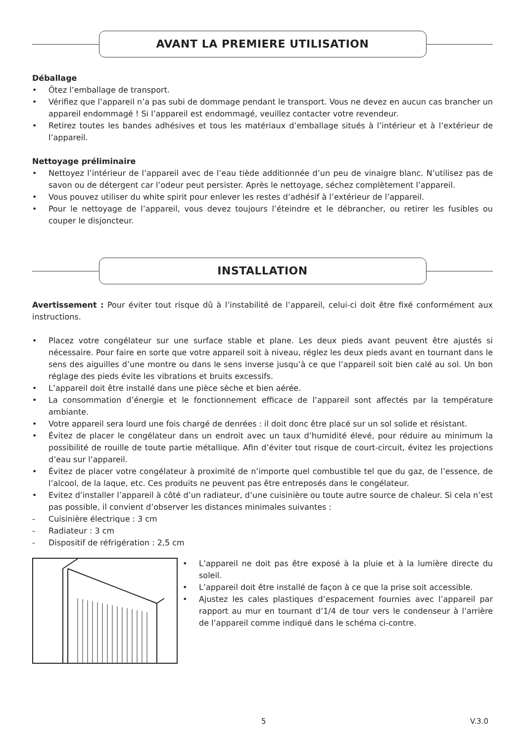AVANT LA PREMIERE UTILISATION
Déballage
• Ôtez l’emballage de transport.
• Vérifiez que l’appareil n’a pas subi de dommage pendant le transport. Vous ne devez en aucun cas brancher un appareil endommagé ! Si l’appareil est endommagé, veuillez contacter votre revendeur.
• Retirez toutes les bandes adhésives et tous les matériaux d’emballage situés à l’intérieur et à l’extérieur de l’appareil.
Nettoyage préliminaire
• Nettoyez l’intérieur de l’appareil avec de l’eau tiède additionnée d’un peu de vinaigre blanc. N’utilisez pas de savon ou de détergent car l’odeur peut persister. Après le nettoyage, séchez complètement l’appareil.
• Vous pouvez utiliser du white spirit pour enlever les restes d’adhésif à l’extérieur de l’appareil.
• Pour le nettoyage de l’appareil, vous devez toujours l’éteindre et le débrancher, ou retirer les fusibles ou couper le disjoncteur.
INSTALLATION
Avertissement : Pour éviter tout risque dû à l’instabilité de l’appareil, celui-ci doit être fixé conformément aux instructions.
• Placez votre congélateur sur une surface stable et plane. Les deux pieds avant peuvent être ajustés si nécessaire. Pour faire en sorte que votre appareil soit à niveau, réglez les deux pieds avant en tournant dans le sens des aiguilles d’une montre ou dans le sens inverse jusqu’à ce que l’appareil soit bien calé au sol. Un bon réglage des pieds évite les vibrations et bruits excessifs.
• L’appareil doit être installé dans une pièce sèche et bien aérée.
• La consommation d’énergie et le fonctionnement efficace de l’appareil sont affectés par la température ambiante.
• Votre appareil sera lourd une fois chargé de denrées : il doit donc être placé sur un sol solide et résistant.
• Évitez de placer le congélateur dans un endroit avec un taux d’humidité élevé, pour réduire au minimum la possibilité de rouille de toute partie métallique. Afin d’éviter tout risque de court-circuit, évitez les projections d’eau sur l’appareil.
• Évitez de placer votre congélateur à proximité de n’importe quel combustible tel que du gaz, de l’essence, de l’alcool, de la laque, etc. Ces produits ne peuvent pas être entreposés dans le congélateur.
• Evitez d’installer l’appareil à côté d’un radiateur, d’une cuisinière ou toute autre source de chaleur. Si cela n’est pas possible, il convient d’observer les distances minimales suivantes :
- Cuisinière électrique : 3 cm
- Radiateur : 3 cm
- Dispositif de réfrigération : 2,5 cm
• L’appareil ne doit pas être exposé à la pluie et à la lumière directe du soleil.
• L’appareil doit être installé de façon à ce que la prise soit accessible.
• Ajustez les cales plastiques d’espacement fournies avec l’appareil par rapport au mur en tournant d’1/4 de tour vers le condenseur à l’arrière de l’appareil comme indiqué dans le schéma ci-contre.
5 V.3.0